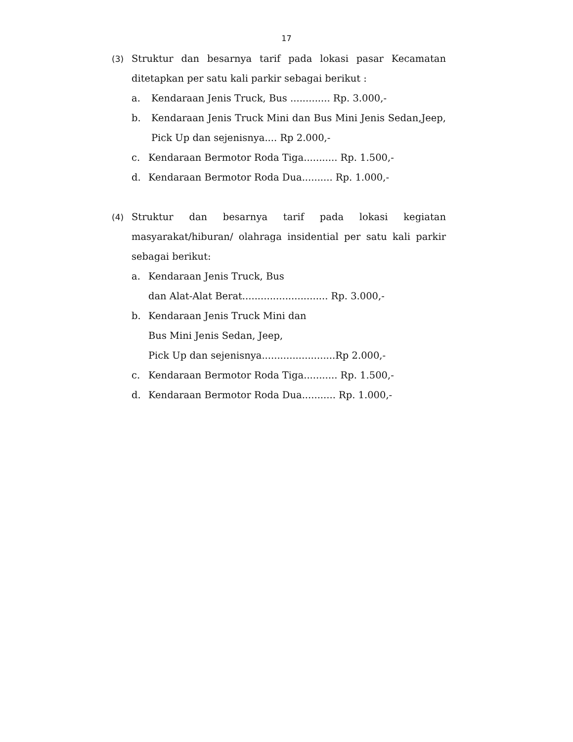17
(3) Struktur dan besarnya tarif pada lokasi pasar Kecamatan ditetapkan per satu kali parkir sebagai berikut :
a. Kendaraan Jenis Truck, Bus ............. Rp. 3.000,-
b. Kendaraan Jenis Truck Mini dan Bus Mini Jenis Sedan,Jeep, Pick Up dan sejenisnya.... Rp 2.000,-
c. Kendaraan Bermotor Roda Tiga........... Rp. 1.500,-
d. Kendaraan Bermotor Roda Dua.......... Rp. 1.000,-
(4) Struktur dan besarnya tarif pada lokasi kegiatan masyarakat/hiburan/ olahraga insidential per satu kali parkir sebagai berikut:
a. Kendaraan Jenis Truck, Bus
dan Alat-Alat Berat............................ Rp. 3.000,-
b. Kendaraan Jenis Truck Mini dan
Bus Mini Jenis Sedan, Jeep,
Pick Up dan sejenisnya........................Rp 2.000,-
c. Kendaraan Bermotor Roda Tiga........... Rp. 1.500,-
d. Kendaraan Bermotor Roda Dua........... Rp. 1.000,-